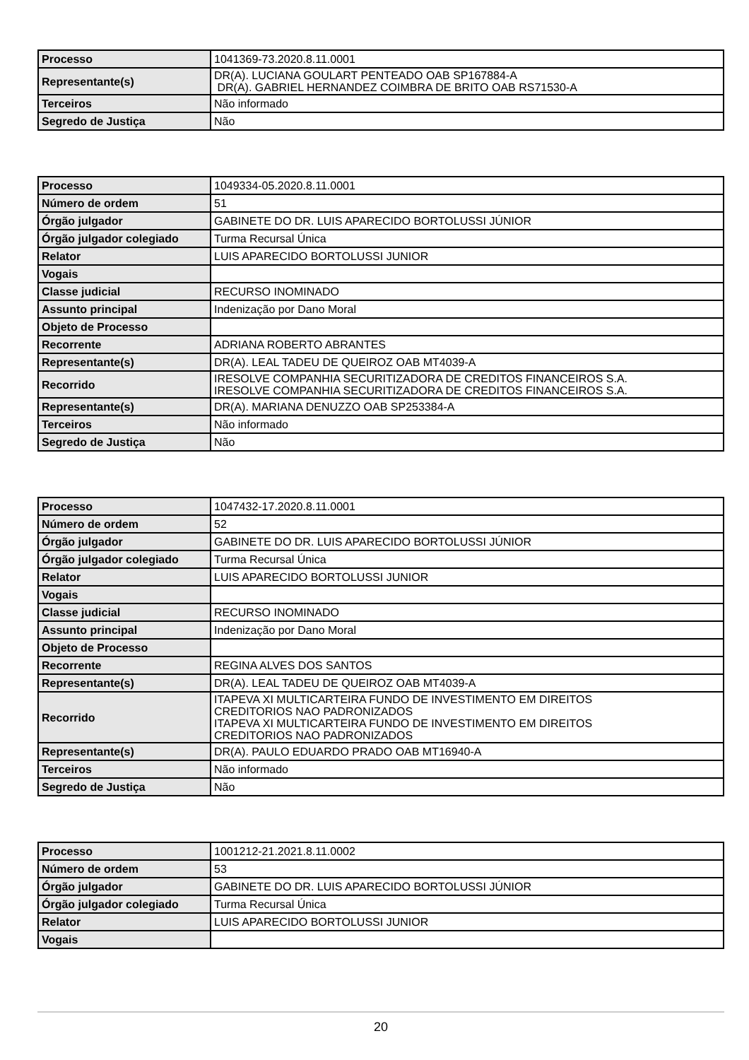| Processo | 1041369-73.2020.8.11.0001 |
| Representante(s) | DR(A). LUCIANA GOULART PENTEADO OAB SP167884-A DR(A). GABRIEL HERNANDEZ COIMBRA DE BRITO OAB RS71530-A |
| Terceiros | Não informado |
| Segredo de Justiça | Não |
| Processo | 1049334-05.2020.8.11.0001 |
| Número de ordem | 51 |
| Órgão julgador | GABINETE DO DR. LUIS APARECIDO BORTOLUSSI JÚNIOR |
| Órgão julgador colegiado | Turma Recursal Única |
| Relator | LUIS APARECIDO BORTOLUSSI JUNIOR |
| Vogais | |
| Classe judicial | RECURSO INOMINADO |
| Assunto principal | Indenização por Dano Moral |
| Objeto de Processo | |
| Recorrente | ADRIANA ROBERTO ABRANTES |
| Representante(s) | DR(A). LEAL TADEU DE QUEIROZ OAB MT4039-A |
| Recorrido | IRESOLVE COMPANHIA SECURITIZADORA DE CREDITOS FINANCEIROS S.A. IRESOLVE COMPANHIA SECURITIZADORA DE CREDITOS FINANCEIROS S.A. |
| Representante(s) | DR(A). MARIANA DENUZZO OAB SP253384-A |
| Terceiros | Não informado |
| Segredo de Justiça | Não |
| Processo | 1047432-17.2020.8.11.0001 |
| Número de ordem | 52 |
| Órgão julgador | GABINETE DO DR. LUIS APARECIDO BORTOLUSSI JÚNIOR |
| Órgão julgador colegiado | Turma Recursal Única |
| Relator | LUIS APARECIDO BORTOLUSSI JUNIOR |
| Vogais | |
| Classe judicial | RECURSO INOMINADO |
| Assunto principal | Indenização por Dano Moral |
| Objeto de Processo | |
| Recorrente | REGINA ALVES DOS SANTOS |
| Representante(s) | DR(A). LEAL TADEU DE QUEIROZ OAB MT4039-A |
| Recorrido | ITAPEVA XI MULTICARTEIRA FUNDO DE INVESTIMENTO EM DIREITOS CREDITORIOS NAO PADRONIZADOS ITAPEVA XI MULTICARTEIRA FUNDO DE INVESTIMENTO EM DIREITOS CREDITORIOS NAO PADRONIZADOS |
| Representante(s) | DR(A). PAULO EDUARDO PRADO OAB MT16940-A |
| Terceiros | Não informado |
| Segredo de Justiça | Não |
| Processo | 1001212-21.2021.8.11.0002 |
| Número de ordem | 53 |
| Órgão julgador | GABINETE DO DR. LUIS APARECIDO BORTOLUSSI JÚNIOR |
| Órgão julgador colegiado | Turma Recursal Única |
| Relator | LUIS APARECIDO BORTOLUSSI JUNIOR |
| Vogais | |
20